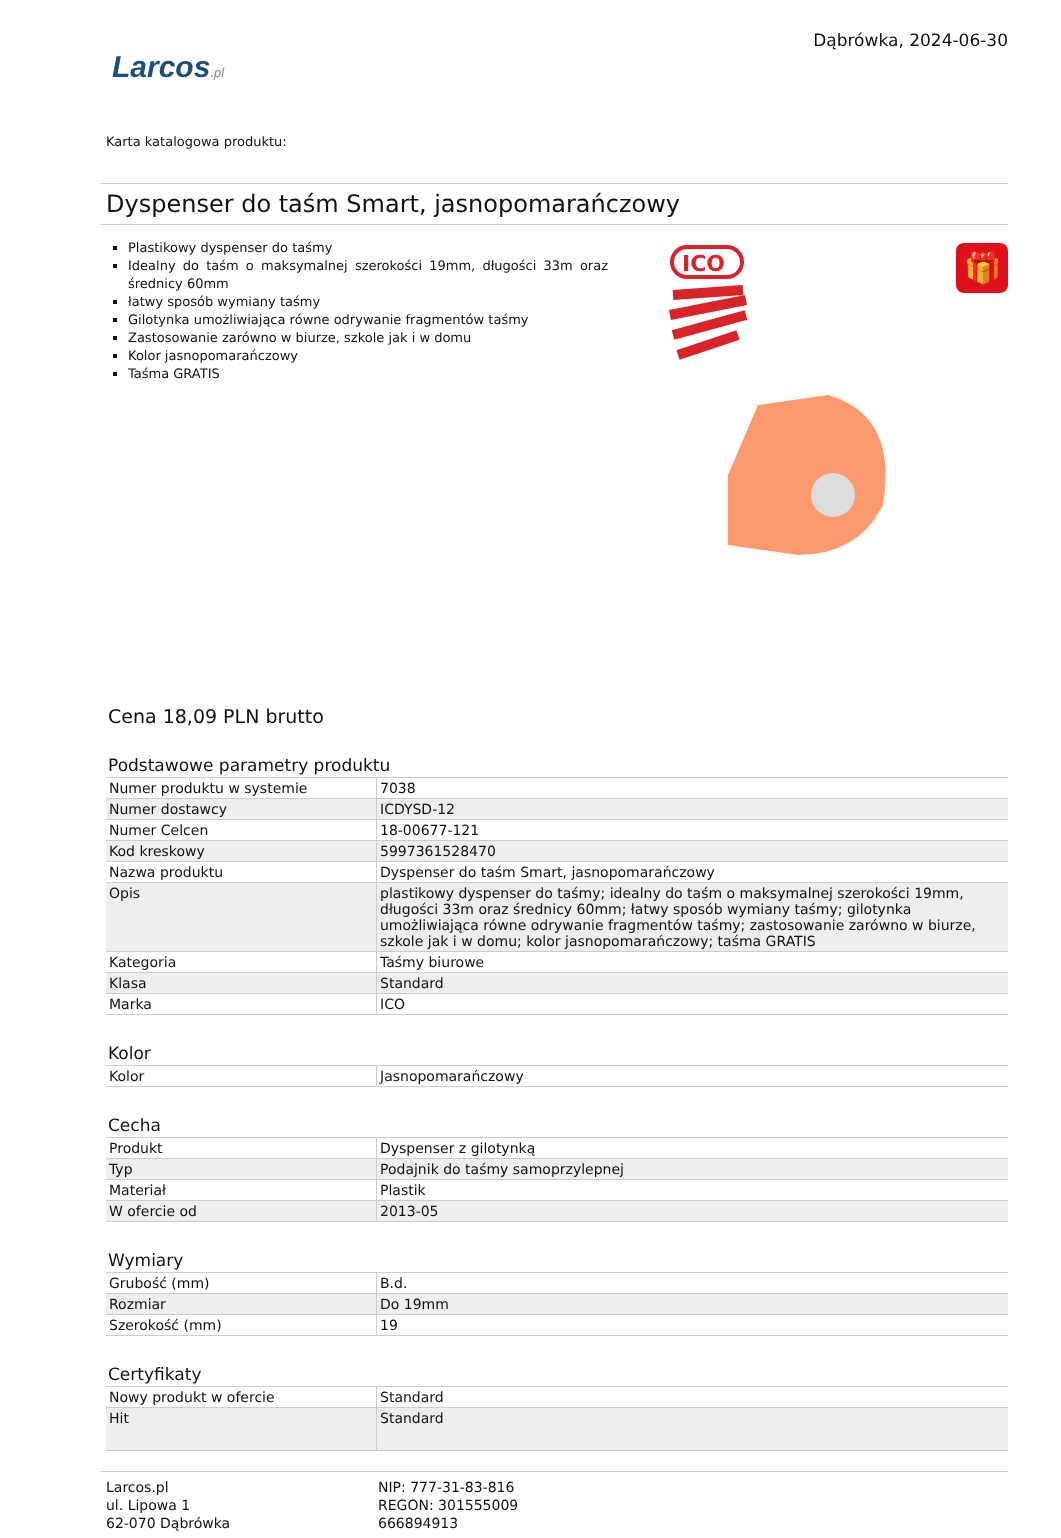Larcos.pl
Dąbrówka, 2024-06-30
Karta katalogowa produktu:
Dyspenser do taśm Smart, jasnopomarańczowy
Plastikowy dyspenser do taśmy
Idealny do taśm o maksymalnej szerokości 19mm, długości 33m oraz średnicy 60mm
łatwy sposób wymiany taśmy
Gilotynka umożliwiająca równe odrywanie fragmentów taśmy
Zastosowanie zarówno w biurze, szkole jak i w domu
Kolor jasnopomarańczowy
Taśma GRATIS
ICO
🎁
Cena 18,09 PLN brutto
Podstawowe parametry produktu
| Numer produktu w systemie | 7038 |
| Numer dostawcy | ICDYSD-12 |
| Numer Celcen | 18-00677-121 |
| Kod kreskowy | 5997361528470 |
| Nazwa produktu | Dyspenser do taśm Smart, jasnopomarańczowy |
| Opis | plastikowy dyspenser do taśmy; idealny do taśm o maksymalnej szerokości 19mm, długości 33m oraz średnicy 60mm; łatwy sposób wymiany taśmy; gilotynka umożliwiająca równe odrywanie fragmentów taśmy; zastosowanie zarówno w biurze, szkole jak i w domu; kolor jasnopomarańczowy; taśma GRATIS |
| Kategoria | Taśmy biurowe |
| Klasa | Standard |
| Marka | ICO |
Kolor
| Kolor | Jasnopomarańczowy |
Cecha
| Produkt | Dyspenser z gilotynką |
| Typ | Podajnik do taśmy samoprzylepnej |
| Materiał | Plastik |
| W ofercie od | 2013-05 |
Wymiary
| Grubość (mm) | B.d. |
| Rozmiar | Do 19mm |
| Szerokość (mm) | 19 |
Certyfikaty
| Nowy produkt w ofercie | Standard |
| Hit | Standard |
Larcos.pl
ul. Lipowa 1
62-070 Dąbrówka
NIP: 777-31-83-816
REGON: 301555009
666894913